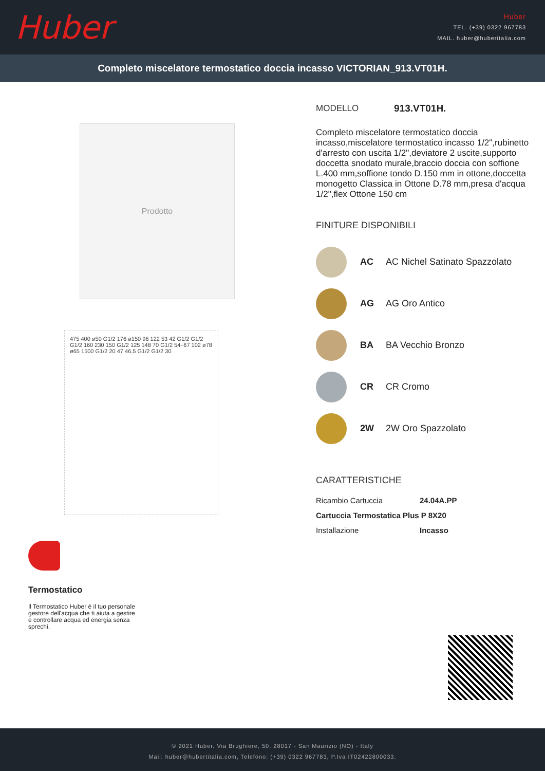Huber
Huber
TEL. (+39) 0322 967783
MAIL. huber@huberitalia.com
Completo miscelatore termostatico doccia incasso VICTORIAN_913.VT01H.
Prodotto
475 400 ø50 G1/2 176 ø150 96 122 53 42 G1/2 G1/2 G1/2 160 230 150 G1/2 125 148 70 G1/2 54÷67 102 ø78 ø65 1500 G1/2 20 47 46.5 G1/2 G1/2 30
Termostatico
Il Termostatico Huber è il tuo personale gestore dell'acqua che ti aiuta a gestire e controllare acqua ed energia senza sprechi.
MODELLO 913.VT01H.
Completo miscelatore termostatico doccia incasso,miscelatore termostatico incasso 1/2",rubinetto d'arresto con uscita 1/2",deviatore 2 uscite,supporto doccetta snodato murale,braccio doccia con soffione L.400 mm,soffione tondo D.150 mm in ottone,doccetta monogetto Classica in Ottone D.78 mm,presa d'acqua 1/2",flex Ottone 150 cm
FINITURE DISPONIBILI
AC AC Nichel Satinato Spazzolato
AG AG Oro Antico
BA BA Vecchio Bronzo
CR CR Cromo
2W 2W Oro Spazzolato
CARATTERISTICHE
Ricambio Cartuccia 24.04A.PP
Cartuccia Termostatica Plus P 8X20
Installazione Incasso
© 2021 Huber. Via Brughiere, 50. 28017 - San Maurizio (NO) - Italy
Mail: huber@hubertitalia.com, Telefono: (+39) 0322 967783, P.Iva IT02422800033.